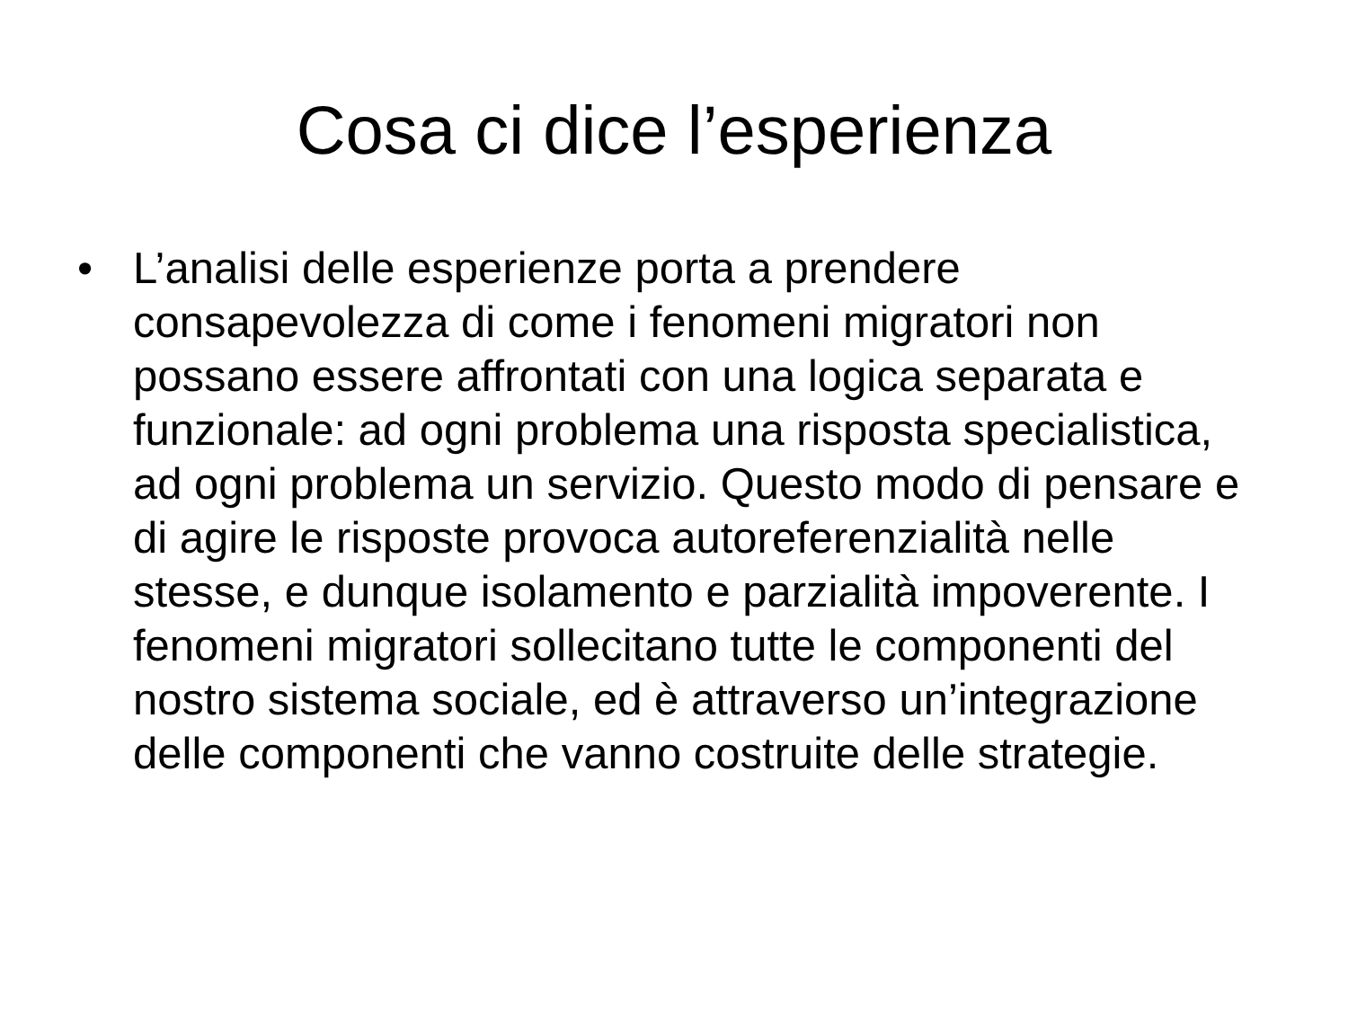Cosa ci dice l’esperienza
• L’analisi delle esperienze porta a prendere consapevolezza di come i fenomeni migratori non possano essere affrontati con una logica separata e funzionale: ad ogni problema una risposta specialistica, ad ogni problema un servizio. Questo modo di pensare e di agire le risposte provoca autoreferenzialità nelle stesse, e dunque isolamento e parzialità impoverente. I fenomeni migratori sollecitano tutte le componenti del nostro sistema sociale, ed è attraverso un’integrazione delle componenti che vanno costruite delle strategie.